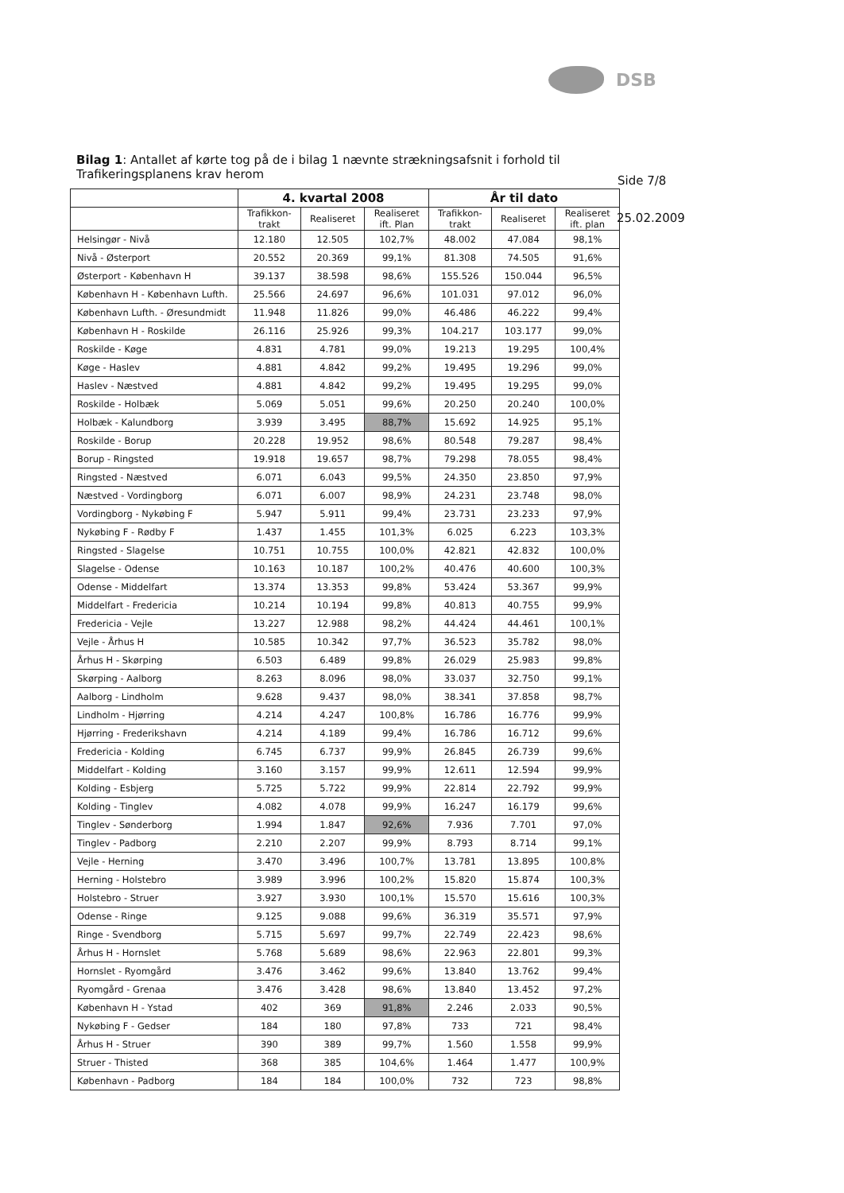DSB
Bilag 1: Antallet af kørte tog på de i bilag 1 nævnte strækningsafsnit i forhold til Trafikeringsplanens krav herom
Side 7/8
25.02.2009
| | 4. kvartal 2008 | | | År til dato | | |
| --- | --- | --- | --- | --- | --- | --- |
| | Trafikkon- trakt | Realiseret | Realiseret ift. Plan | Trafikkon- trakt | Realiseret | Realiseret ift. plan |
| Helsingør - Nivå | 12.180 | 12.505 | 102,7% | 48.002 | 47.084 | 98,1% |
| Nivå - Østerport | 20.552 | 20.369 | 99,1% | 81.308 | 74.505 | 91,6% |
| Østerport - København H | 39.137 | 38.598 | 98,6% | 155.526 | 150.044 | 96,5% |
| København H - København Lufth. | 25.566 | 24.697 | 96,6% | 101.031 | 97.012 | 96,0% |
| København Lufth. - Øresundmidt | 11.948 | 11.826 | 99,0% | 46.486 | 46.222 | 99,4% |
| København H - Roskilde | 26.116 | 25.926 | 99,3% | 104.217 | 103.177 | 99,0% |
| Roskilde - Køge | 4.831 | 4.781 | 99,0% | 19.213 | 19.295 | 100,4% |
| Køge - Haslev | 4.881 | 4.842 | 99,2% | 19.495 | 19.296 | 99,0% |
| Haslev - Næstved | 4.881 | 4.842 | 99,2% | 19.495 | 19.295 | 99,0% |
| Roskilde - Holbæk | 5.069 | 5.051 | 99,6% | 20.250 | 20.240 | 100,0% |
| Holbæk - Kalundborg | 3.939 | 3.495 | 88,7% | 15.692 | 14.925 | 95,1% |
| Roskilde - Borup | 20.228 | 19.952 | 98,6% | 80.548 | 79.287 | 98,4% |
| Borup - Ringsted | 19.918 | 19.657 | 98,7% | 79.298 | 78.055 | 98,4% |
| Ringsted - Næstved | 6.071 | 6.043 | 99,5% | 24.350 | 23.850 | 97,9% |
| Næstved - Vordingborg | 6.071 | 6.007 | 98,9% | 24.231 | 23.748 | 98,0% |
| Vordingborg - Nykøbing F | 5.947 | 5.911 | 99,4% | 23.731 | 23.233 | 97,9% |
| Nykøbing F - Rødby F | 1.437 | 1.455 | 101,3% | 6.025 | 6.223 | 103,3% |
| Ringsted - Slagelse | 10.751 | 10.755 | 100,0% | 42.821 | 42.832 | 100,0% |
| Slagelse - Odense | 10.163 | 10.187 | 100,2% | 40.476 | 40.600 | 100,3% |
| Odense - Middelfart | 13.374 | 13.353 | 99,8% | 53.424 | 53.367 | 99,9% |
| Middelfart - Fredericia | 10.214 | 10.194 | 99,8% | 40.813 | 40.755 | 99,9% |
| Fredericia - Vejle | 13.227 | 12.988 | 98,2% | 44.424 | 44.461 | 100,1% |
| Vejle - Århus H | 10.585 | 10.342 | 97,7% | 36.523 | 35.782 | 98,0% |
| Århus H - Skørping | 6.503 | 6.489 | 99,8% | 26.029 | 25.983 | 99,8% |
| Skørping - Aalborg | 8.263 | 8.096 | 98,0% | 33.037 | 32.750 | 99,1% |
| Aalborg - Lindholm | 9.628 | 9.437 | 98,0% | 38.341 | 37.858 | 98,7% |
| Lindholm - Hjørring | 4.214 | 4.247 | 100,8% | 16.786 | 16.776 | 99,9% |
| Hjørring - Frederikshavn | 4.214 | 4.189 | 99,4% | 16.786 | 16.712 | 99,6% |
| Fredericia - Kolding | 6.745 | 6.737 | 99,9% | 26.845 | 26.739 | 99,6% |
| Middelfart - Kolding | 3.160 | 3.157 | 99,9% | 12.611 | 12.594 | 99,9% |
| Kolding - Esbjerg | 5.725 | 5.722 | 99,9% | 22.814 | 22.792 | 99,9% |
| Kolding - Tinglev | 4.082 | 4.078 | 99,9% | 16.247 | 16.179 | 99,6% |
| Tinglev - Sønderborg | 1.994 | 1.847 | 92,6% | 7.936 | 7.701 | 97,0% |
| Tinglev - Padborg | 2.210 | 2.207 | 99,9% | 8.793 | 8.714 | 99,1% |
| Vejle - Herning | 3.470 | 3.496 | 100,7% | 13.781 | 13.895 | 100,8% |
| Herning - Holstebro | 3.989 | 3.996 | 100,2% | 15.820 | 15.874 | 100,3% |
| Holstebro - Struer | 3.927 | 3.930 | 100,1% | 15.570 | 15.616 | 100,3% |
| Odense - Ringe | 9.125 | 9.088 | 99,6% | 36.319 | 35.571 | 97,9% |
| Ringe - Svendborg | 5.715 | 5.697 | 99,7% | 22.749 | 22.423 | 98,6% |
| Århus H - Hornslet | 5.768 | 5.689 | 98,6% | 22.963 | 22.801 | 99,3% |
| Hornslet - Ryomgård | 3.476 | 3.462 | 99,6% | 13.840 | 13.762 | 99,4% |
| Ryomgård - Grenaa | 3.476 | 3.428 | 98,6% | 13.840 | 13.452 | 97,2% |
| København H - Ystad | 402 | 369 | 91,8% | 2.246 | 2.033 | 90,5% |
| Nykøbing F - Gedser | 184 | 180 | 97,8% | 733 | 721 | 98,4% |
| Århus H - Struer | 390 | 389 | 99,7% | 1.560 | 1.558 | 99,9% |
| Struer - Thisted | 368 | 385 | 104,6% | 1.464 | 1.477 | 100,9% |
| København - Padborg | 184 | 184 | 100,0% | 732 | 723 | 98,8% |